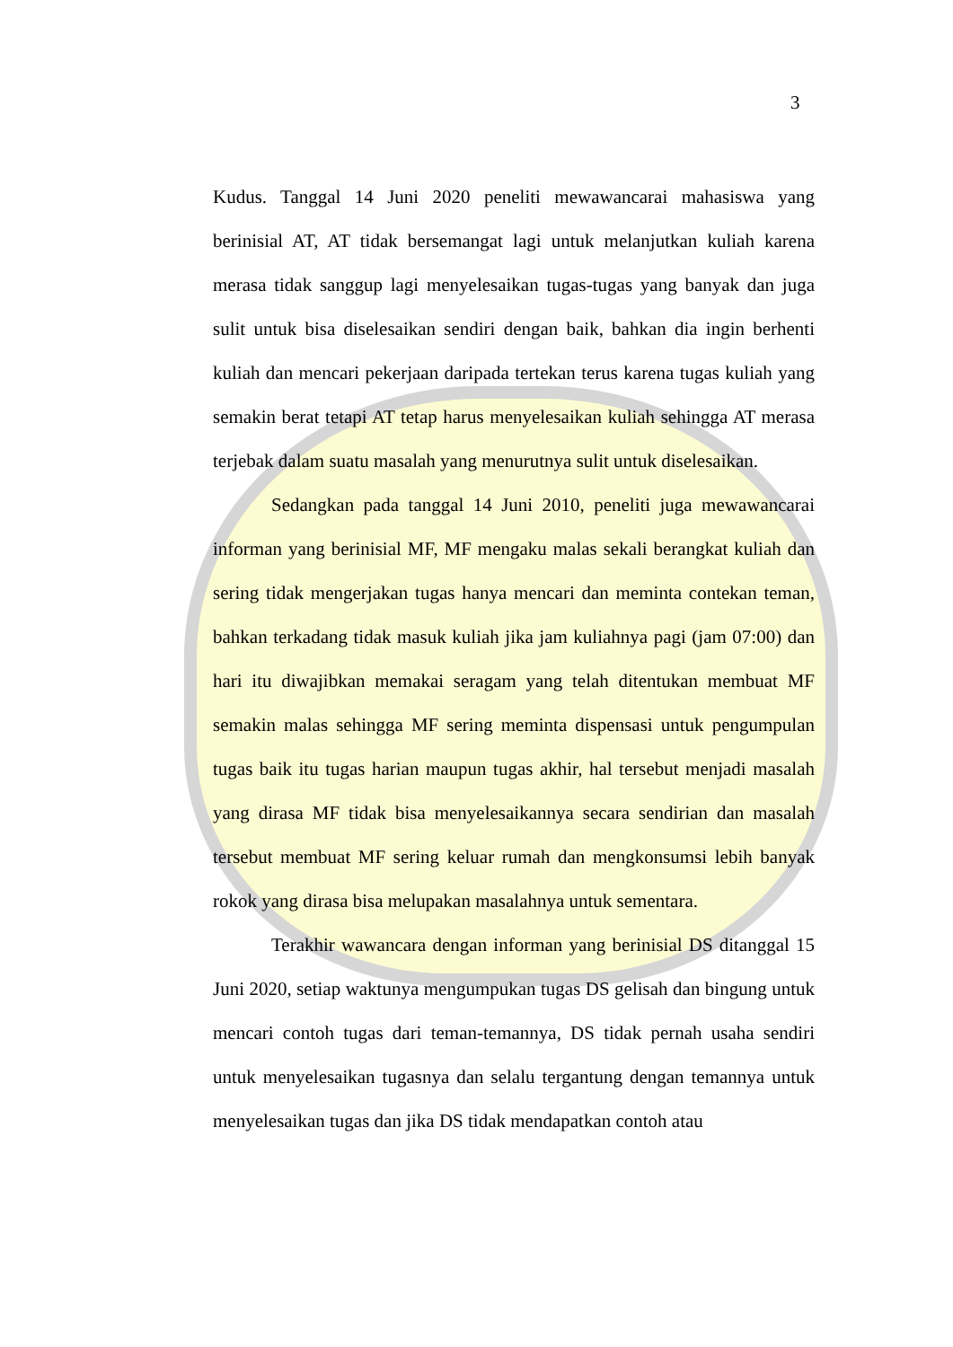3
Kudus. Tanggal 14 Juni 2020 peneliti mewawancarai mahasiswa yang berinisial AT, AT tidak bersemangat lagi untuk melanjutkan kuliah karena merasa tidak sanggup lagi menyelesaikan tugas-tugas yang banyak dan juga sulit untuk bisa diselesaikan sendiri dengan baik, bahkan dia ingin berhenti kuliah dan mencari pekerjaan daripada tertekan terus karena tugas kuliah yang semakin berat tetapi AT tetap harus menyelesaikan kuliah sehingga AT merasa terjebak dalam suatu masalah yang menurutnya sulit untuk diselesaikan.
Sedangkan pada tanggal 14 Juni 2010, peneliti juga mewawancarai informan yang berinisial MF, MF mengaku malas sekali berangkat kuliah dan sering tidak mengerjakan tugas hanya mencari dan meminta contekan teman, bahkan terkadang tidak masuk kuliah jika jam kuliahnya pagi (jam 07:00) dan hari itu diwajibkan memakai seragam yang telah ditentukan membuat MF semakin malas sehingga MF sering meminta dispensasi untuk pengumpulan tugas baik itu tugas harian maupun tugas akhir, hal tersebut menjadi masalah yang dirasa MF tidak bisa menyelesaikannya secara sendirian dan masalah tersebut membuat MF sering keluar rumah dan mengkonsumsi lebih banyak rokok yang dirasa bisa melupakan masalahnya untuk sementara.
Terakhir wawancara dengan informan yang berinisial DS ditanggal 15 Juni 2020, setiap waktunya mengumpukan tugas DS gelisah dan bingung untuk mencari contoh tugas dari teman-temannya, DS tidak pernah usaha sendiri untuk menyelesaikan tugasnya dan selalu tergantung dengan temannya untuk menyelesaikan tugas dan jika DS tidak mendapatkan contoh atau